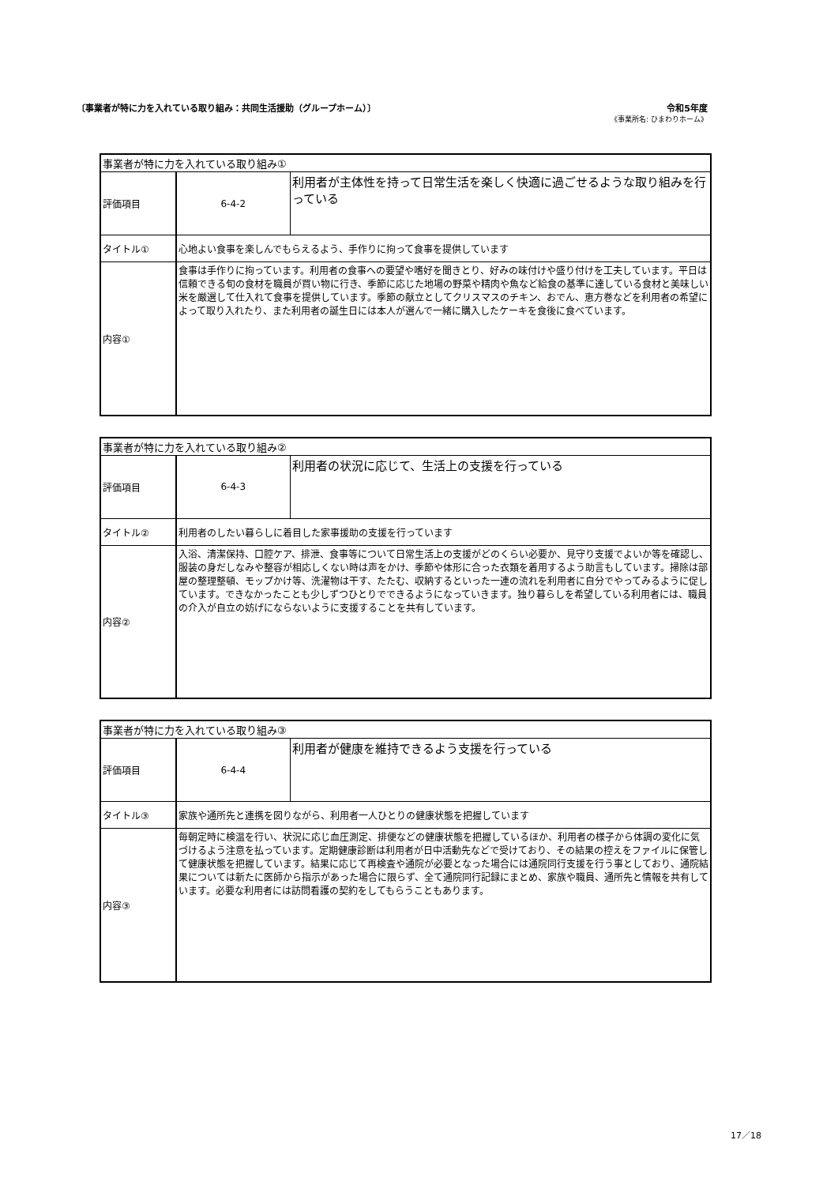〔事業者が特に力を入れている取り組み：共同生活援助（グループホーム）〕
令和5年度
《事業所名: ひまわりホーム》
| 事業者が特に力を入れている取り組み① | | |
| 評価項目 | 6-4-2 | 利用者が主体性を持って日常生活を楽しく快適に過ごせるような取り組みを行っている |
| タイトル① | 心地よい食事を楽しんでもらえるよう、手作りに拘って食事を提供しています | |
| 内容① | 食事は手作りに拘っています。利用者の食事への要望や嗜好を聞きとり、好みの味付けや盛り付けを工夫しています。平日は信頼できる旬の食材を職員が買い物に行き、季節に応じた地場の野菜や精肉や魚など給食の基準に達している食材と美味しい米を厳選して仕入れて食事を提供しています。季節の献立としてクリスマスのチキン、おでん、恵方巻などを利用者の希望によって取り入れたり、また利用者の誕生日には本人が選んで一緒に購入したケーキを食後に食べています。 | |
| 事業者が特に力を入れている取り組み② | | |
| 評価項目 | 6-4-3 | 利用者の状況に応じて、生活上の支援を行っている |
| タイトル② | 利用者のしたい暮らしに着目した家事援助の支援を行っています | |
| 内容② | 入浴、清潔保持、口腔ケア、排泄、食事等について日常生活上の支援がどのくらい必要か、見守り支援でよいか等を確認し、服装の身だしなみや整容が相応しくない時は声をかけ、季節や体形に合った衣類を着用するよう助言もしています。掃除は部屋の整理整頓、モップかけ等、洗濯物は干す、たたむ、収納するといった一連の流れを利用者に自分でやってみるように促しています。できなかったことも少しずつひとりでできるようになっていきます。独り暮らしを希望している利用者には、職員の介入が自立の妨げにならないように支援することを共有しています。 | |
| 事業者が特に力を入れている取り組み③ | | |
| 評価項目 | 6-4-4 | 利用者が健康を維持できるよう支援を行っている |
| タイトル③ | 家族や通所先と連携を図りながら、利用者一人ひとりの健康状態を把握しています | |
| 内容③ | 毎朝定時に検温を行い、状況に応じ血圧測定、排便などの健康状態を把握しているほか、利用者の様子から体調の変化に気づけるよう注意を払っています。定期健康診断は利用者が日中活動先などで受けており、その結果の控えをファイルに保管して健康状態を把握しています。結果に応じて再検査や通院が必要となった場合には通院同行支援を行う事としており、通院結果については新たに医師から指示があった場合に限らず、全て通院同行記録にまとめ、家族や職員、通所先と情報を共有しています。必要な利用者には訪問看護の契約をしてもらうこともあります。 | |
17／18